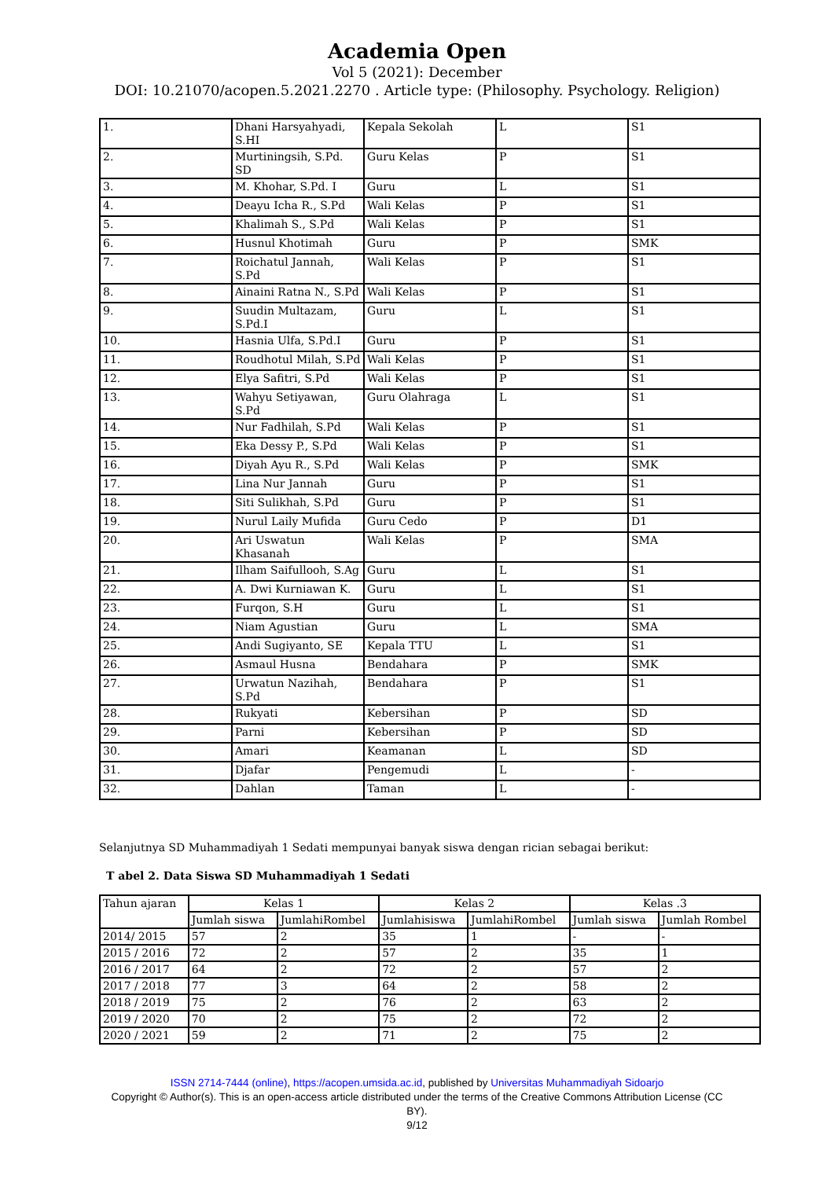Academia Open
Vol 5 (2021): December
DOI: 10.21070/acopen.5.2021.2270 . Article type: (Philosophy. Psychology. Religion)
| 1. | Dhani Harsyahyadi, S.HI | Kepala Sekolah | L | S1 |
| 2. | Murtiningsih, S.Pd. SD | Guru Kelas | P | S1 |
| 3. | M. Khohar, S.Pd. I | Guru | L | S1 |
| 4. | Deayu Icha R., S.Pd | Wali Kelas | P | S1 |
| 5. | Khalimah S., S.Pd | Wali Kelas | P | S1 |
| 6. | Husnul Khotimah | Guru | P | SMK |
| 7. | Roichatul Jannah, S.Pd | Wali Kelas | P | S1 |
| 8. | Ainaini Ratna N., S.Pd | Wali Kelas | P | S1 |
| 9. | Suudin Multazam, S.Pd.I | Guru | L | S1 |
| 10. | Hasnia Ulfa, S.Pd.I | Guru | P | S1 |
| 11. | Roudhotul Milah, S.Pd | Wali Kelas | P | S1 |
| 12. | Elya Safitri, S.Pd | Wali Kelas | P | S1 |
| 13. | Wahyu Setiyawan, S.Pd | Guru Olahraga | L | S1 |
| 14. | Nur Fadhilah, S.Pd | Wali Kelas | P | S1 |
| 15. | Eka Dessy P., S.Pd | Wali Kelas | P | S1 |
| 16. | Diyah Ayu R., S.Pd | Wali Kelas | P | SMK |
| 17. | Lina Nur Jannah | Guru | P | S1 |
| 18. | Siti Sulikhah, S.Pd | Guru | P | S1 |
| 19. | Nurul Laily Mufida | Guru Cedo | P | D1 |
| 20. | Ari Uswatun Khasanah | Wali Kelas | P | SMA |
| 21. | Ilham Saifullooh, S.Ag | Guru | L | S1 |
| 22. | A. Dwi Kurniawan K. | Guru | L | S1 |
| 23. | Furqon, S.H | Guru | L | S1 |
| 24. | Niam Agustian | Guru | L | SMA |
| 25. | Andi Sugiyanto, SE | Kepala TTU | L | S1 |
| 26. | Asmaul Husna | Bendahara | P | SMK |
| 27. | Urwatun Nazihah, S.Pd | Bendahara | P | S1 |
| 28. | Rukyati | Kebersihan | P | SD |
| 29. | Parni | Kebersihan | P | SD |
| 30. | Amari | Keamanan | L | SD |
| 31. | Djafar | Pengemudi | L | - |
| 32. | Dahlan | Taman | L | - |
Selanjutnya SD Muhammadiyah 1 Sedati mempunyai banyak siswa dengan rician sebagai berikut:
T abel 2. Data Siswa SD Muhammadiyah 1 Sedati
| Tahun ajaran | Kelas 1 | | Kelas 2 | | Kelas .3 | |
| | Jumlah siswa | JumlahiRombel | Jumlahisiswa | JumlahiRombel | Jumlah siswa | Jumlah Rombel |
| 2014/ 2015 | 57 | 2 | 35 | 1 | - | - |
| 2015 / 2016 | 72 | 2 | 57 | 2 | 35 | 1 |
| 2016 / 2017 | 64 | 2 | 72 | 2 | 57 | 2 |
| 2017 / 2018 | 77 | 3 | 64 | 2 | 58 | 2 |
| 2018 / 2019 | 75 | 2 | 76 | 2 | 63 | 2 |
| 2019 / 2020 | 70 | 2 | 75 | 2 | 72 | 2 |
| 2020 / 2021 | 59 | 2 | 71 | 2 | 75 | 2 |
ISSN 2714-7444 (online), https://acopen.umsida.ac.id, published by Universitas Muhammadiyah Sidoarjo
Copyright © Author(s). This is an open-access article distributed under the terms of the Creative Commons Attribution License (CC
BY).
9/12